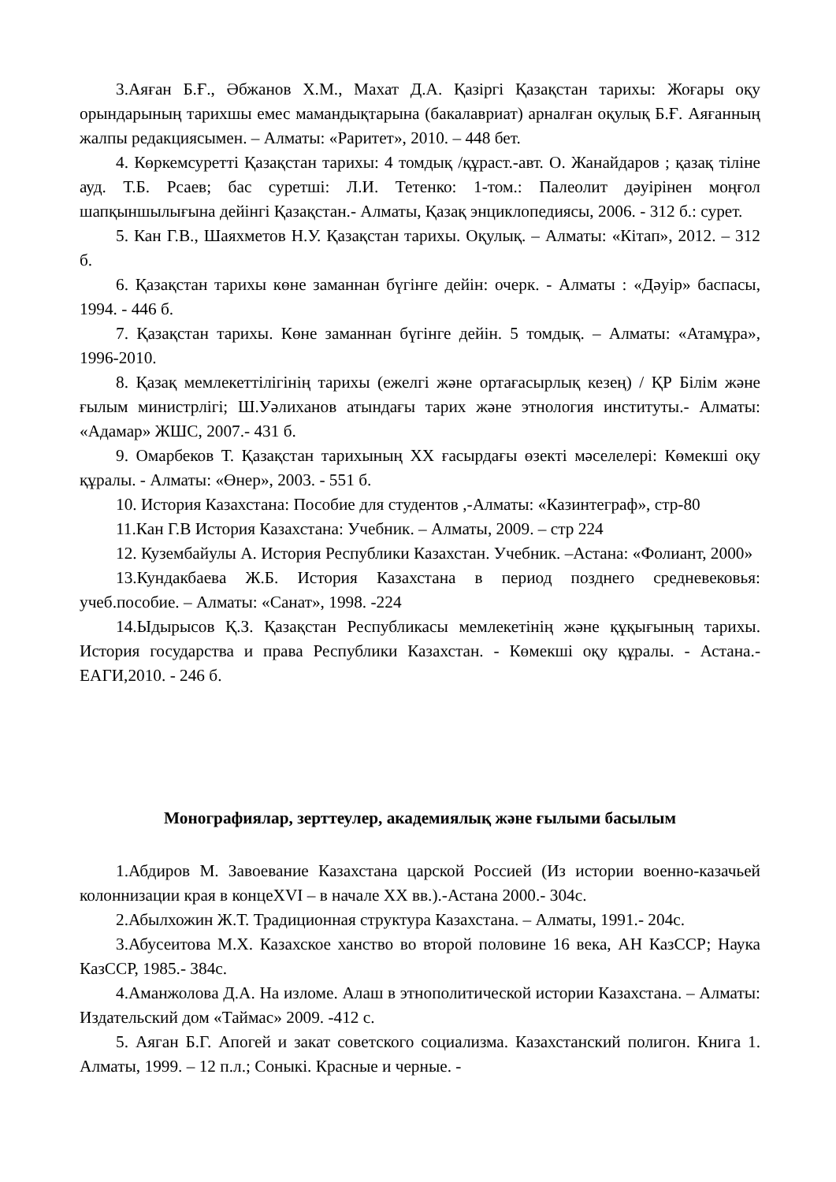3.Аяған Б.Ғ., Әбжанов Х.М., Махат Д.А. Қазіргі Қазақстан тарихы: Жоғары оқу орындарының тарихшы емес мамандықтарына (бакалавриат) арналған оқулық Б.Ғ. Аяғанның жалпы редакциясымен. – Алматы: «Раритет», 2010. – 448 бет.
4. Көркемсуретті Қазақстан тарихы: 4 томдық /құраст.-авт. О. Жанайдаров ; қазақ тіліне ауд. Т.Б. Рсаев; бас суретші: Л.И. Тетенко: 1-том.: Палеолит дәуірінен моңғол шапқыншылығына дейінгі Қазақстан.- Алматы, Қазақ энциклопедиясы, 2006. - 312 б.: сурет.
5. Кан Г.В., Шаяхметов Н.У. Қазақстан тарихы. Оқулық. – Алматы: «Кітап», 2012. – 312 б.
6. Қазақстан тарихы көне заманнан бүгінге дейін: очерк. - Алматы : «Дәуір» баспасы, 1994. - 446 б.
7. Қазақстан тарихы. Көне заманнан бүгінге дейін. 5 томдық. – Алматы: «Атамұра», 1996-2010.
8. Қазақ мемлекеттілігінің тарихы (ежелгі және ортағасырлық кезең) / ҚР Білім және ғылым министрлігі; Ш.Уәлиханов атындағы тарих және этнология институты.- Алматы: «Адамар» ЖШС, 2007.- 431 б.
9. Омарбеков Т. Қазақстан тарихының ХХ ғасырдағы өзекті мәселелері: Көмекші оқу құралы. - Алматы: «Өнер», 2003. - 551 б.
10. История Казахстана: Пособие для студентов ,-Алматы: «Казинтеграф», стр-80
11.Кан Г.В История Казахстана: Учебник. – Алматы, 2009. – стр 224
12. Кузембайулы А. История Республики Казахстан. Учебник. –Астана: «Фолиант, 2000»
13.Кундакбаева Ж.Б. История Казахстана в период позднего средневековья: учеб.пособие. – Алматы: «Санат», 1998. -224
14.Ыдырысов Қ.З. Қазақстан Республикасы мемлекетінің және құқығының тарихы. История государства и права Республики Казахстан. - Көмекші оқу құралы. - Астана.-ЕАГИ,2010. - 246 б.
Монографиялар, зерттеулер, академиялық және ғылыми басылым
1.Абдиров М. Завоевание Казахстана царской Россией (Из истории военно-казачьей колоннизации края в концеXVI – в начале XX вв.).-Астана 2000.- 304с.
2.Абылхожин Ж.Т. Традиционная структура Казахстана. – Алматы, 1991.- 204с.
3.Абусеитова М.Х. Казахское ханство во второй половине 16 века, АН КазССР; Наука КазССР, 1985.- 384с.
4.Аманжолова Д.А. На изломе. Алаш в этнополитической истории Казахстана. – Алматы: Издательский дом «Таймас» 2009. -412 с.
5. Аяган Б.Г. Апогей и закат советского социализма. Казахстанский полигон. Книга 1. Алматы, 1999. – 12 п.л.; Соныкі. Красные и черные. -